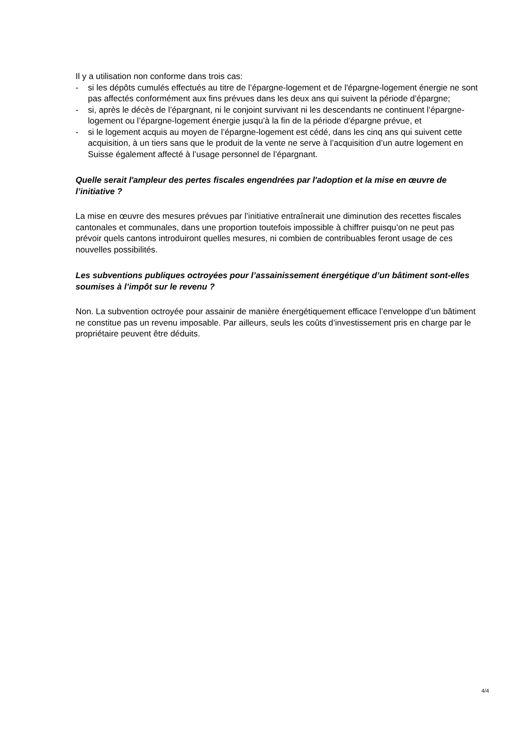Il y a utilisation non conforme dans trois cas:
- si les dépôts cumulés effectués au titre de l’épargne-logement et de l'épargne-logement énergie ne sont pas affectés conformément aux fins prévues dans les deux ans qui suivent la période d’épargne;
- si, après le décès de l’épargnant, ni le conjoint survivant ni les descendants ne continuent l’épargne-logement ou l’épargne-logement énergie jusqu’à la fin de la période d’épargne prévue, et
- si le logement acquis au moyen de l’épargne-logement est cédé, dans les cinq ans qui suivent cette acquisition, à un tiers sans que le produit de la vente ne serve à l’acquisition d’un autre logement en Suisse également affecté à l’usage personnel de l’épargnant.
Quelle serait l'ampleur des pertes fiscales engendrées par l'adoption et la mise en œuvre de l’initiative ?
La mise en œuvre des mesures prévues par l’initiative entraînerait une diminution des recettes fiscales cantonales et communales, dans une proportion toutefois impossible à chiffrer puisqu’on ne peut pas prévoir quels cantons introduiront quelles mesures, ni combien de contribuables feront usage de ces nouvelles possibilités.
Les subventions publiques octroyées pour l’assainissement énergétique d’un bâtiment sont-elles soumises à l’impôt sur le revenu ?
Non. La subvention octroyée pour assainir de manière énergétiquement efficace l’enveloppe d’un bâtiment ne constitue pas un revenu imposable. Par ailleurs, seuls les coûts d’investissement pris en charge par le propriétaire peuvent être déduits.
4/4